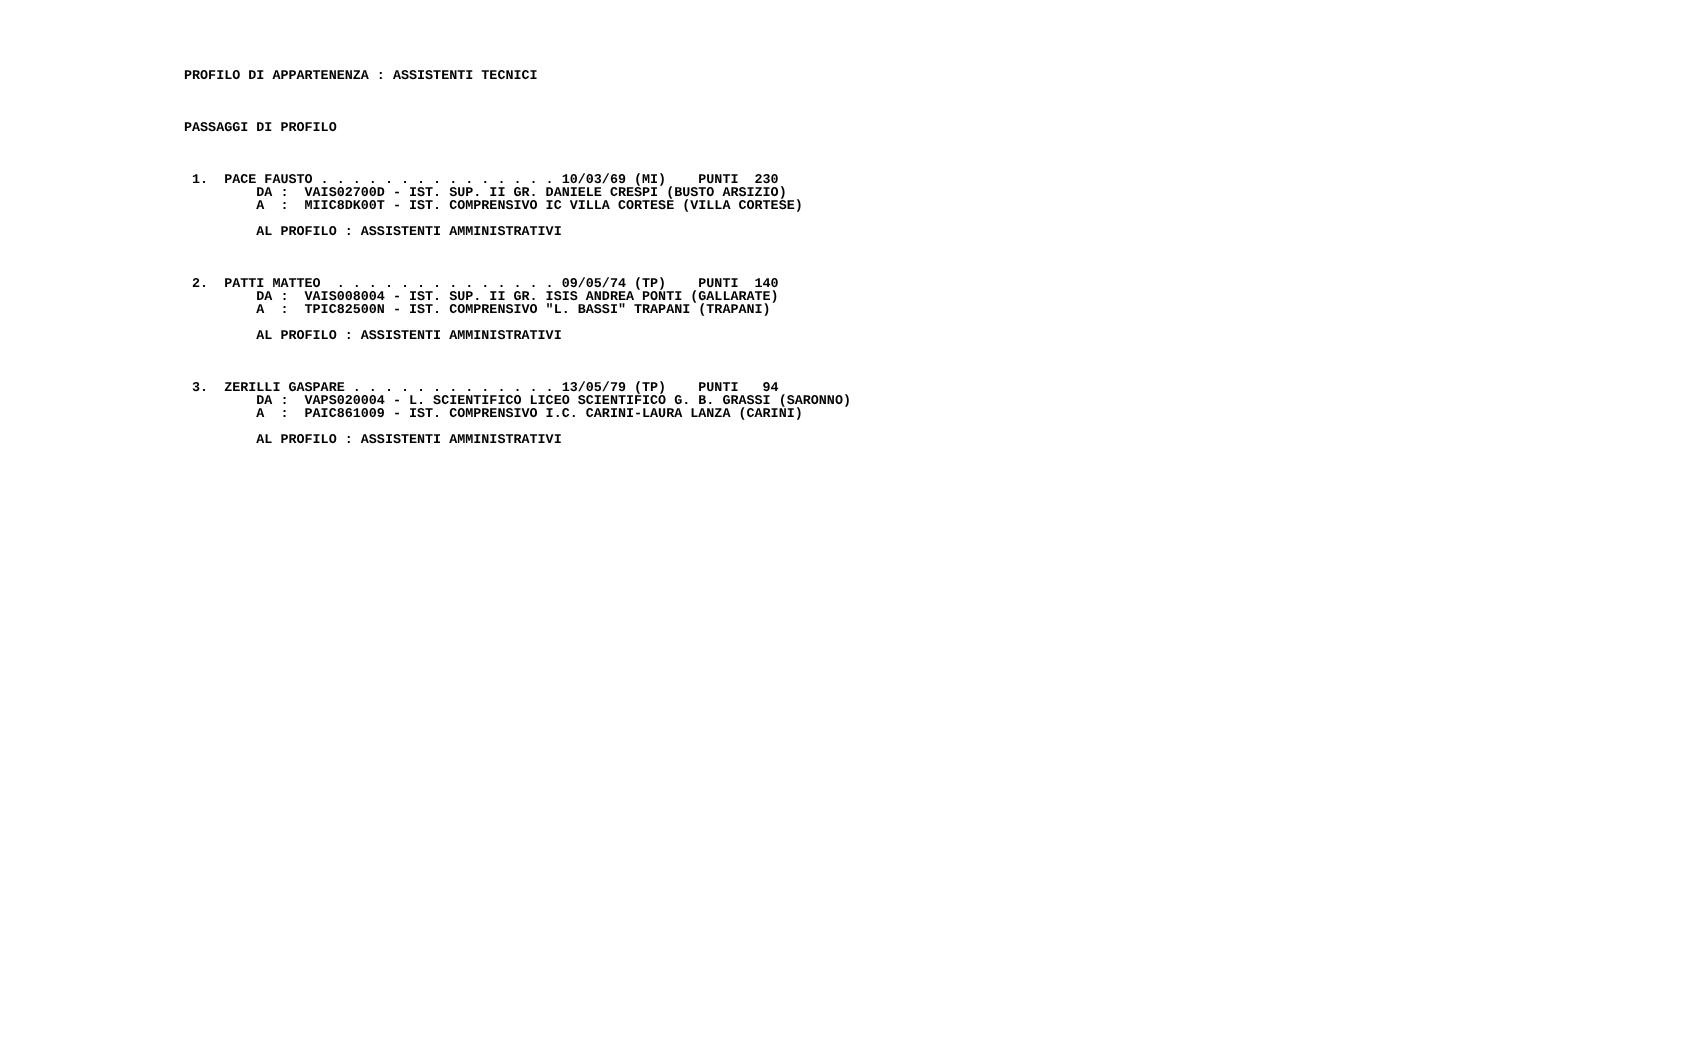PROFILO DI APPARTENENZA : ASSISTENTI TECNICI



PASSAGGI DI PROFILO



 1.  PACE FAUSTO . . . . . . . . . . . . . . . 10/03/69 (MI)    PUNTI  230
         DA :  VAIS02700D - IST. SUP. II GR. DANIELE CRESPI (BUSTO ARSIZIO)
         A  :  MIIC8DK00T - IST. COMPRENSIVO IC VILLA CORTESE (VILLA CORTESE)

         AL PROFILO : ASSISTENTI AMMINISTRATIVI



 2.  PATTI MATTEO  . . . . . . . . . . . . . . 09/05/74 (TP)    PUNTI  140
         DA :  VAIS008004 - IST. SUP. II GR. ISIS ANDREA PONTI (GALLARATE)
         A  :  TPIC82500N - IST. COMPRENSIVO "L. BASSI" TRAPANI (TRAPANI)

         AL PROFILO : ASSISTENTI AMMINISTRATIVI



 3.  ZERILLI GASPARE . . . . . . . . . . . . . 13/05/79 (TP)    PUNTI   94
         DA :  VAPS020004 - L. SCIENTIFICO LICEO SCIENTIFICO G. B. GRASSI (SARONNO)
         A  :  PAIC861009 - IST. COMPRENSIVO I.C. CARINI-LAURA LANZA (CARINI)

         AL PROFILO : ASSISTENTI AMMINISTRATIVI